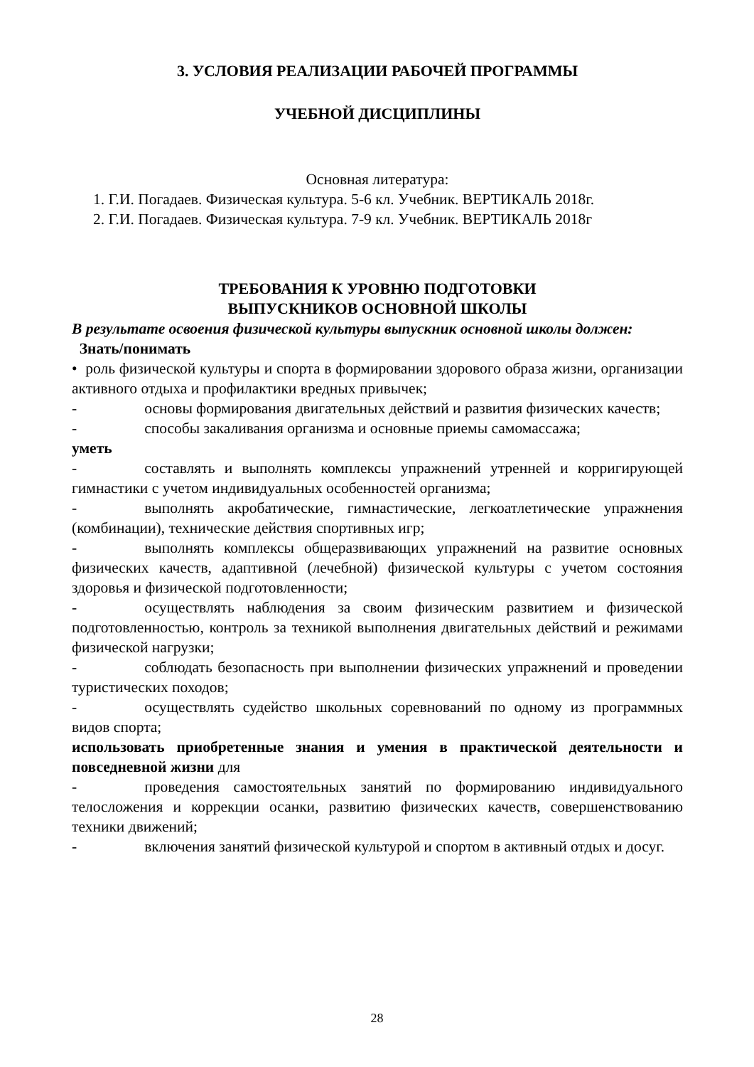3. УСЛОВИЯ РЕАЛИЗАЦИИ РАБОЧЕЙ ПРОГРАММЫ
УЧЕБНОЙ ДИСЦИПЛИНЫ
Основная литература:
1. Г.И. Погадаев. Физическая культура. 5-6 кл. Учебник. ВЕРТИКАЛЬ 2018г.
2. Г.И. Погадаев. Физическая культура. 7-9 кл. Учебник. ВЕРТИКАЛЬ 2018г
ТРЕБОВАНИЯ К УРОВНЮ ПОДГОТОВКИ
ВЫПУСКНИКОВ ОСНОВНОЙ ШКОЛЫ
В результате освоения физической культуры выпускник основной школы должен:
Знать/понимать
• роль физической культуры и спорта в формировании здорового образа жизни, организации активного отдыха и профилактики вредных привычек;
- основы формирования двигательных действий и развития физических качеств;
- способы закаливания организма и основные приемы самомассажа;
уметь
- составлять и выполнять комплексы упражнений утренней и корригирующей гимнастики с учетом индивидуальных особенностей организма;
- выполнять акробатические, гимнастические, легкоатлетические упражнения (комбинации), технические действия спортивных игр;
- выполнять комплексы общеразвивающих упражнений на развитие основных физических качеств, адаптивной (лечебной) физической культуры с учетом состояния здоровья и физической подготовленности;
- осуществлять наблюдения за своим физическим развитием и физической подготовленностью, контроль за техникой выполнения двигательных действий и режимами физической нагрузки;
- соблюдать безопасность при выполнении физических упражнений и проведении туристических походов;
- осуществлять судейство школьных соревнований по одному из программных видов спорта;
использовать приобретенные знания и умения в практической деятельности и повседневной жизни для
- проведения самостоятельных занятий по формированию индивидуального телосложения и коррекции осанки, развитию физических качеств, совершенствованию техники движений;
- включения занятий физической культурой и спортом в активный отдых и досуг.
28